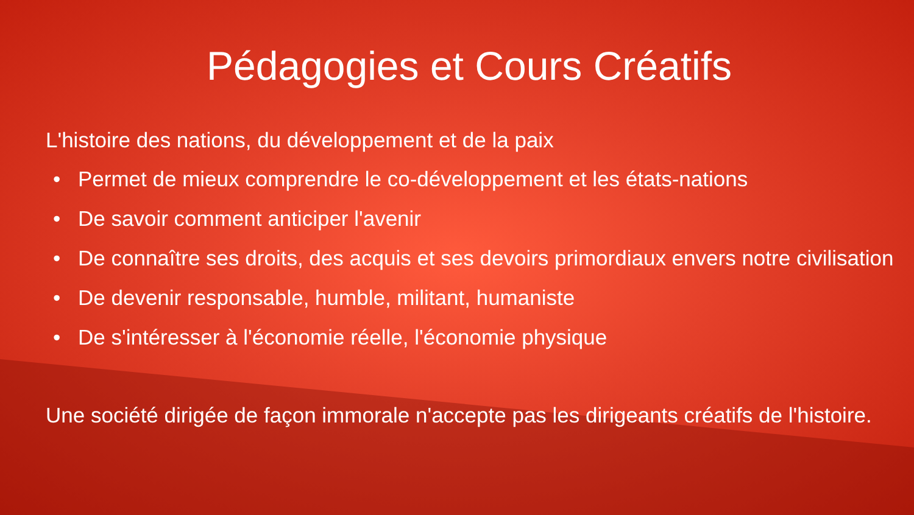Pédagogies et Cours Créatifs
L'histoire des nations, du développement et de la paix
• Permet de mieux comprendre le co-développement et les états-nations
• De savoir comment anticiper l'avenir
• De connaître ses droits, des acquis et ses devoirs primordiaux envers notre civilisation
• De devenir responsable, humble, militant, humaniste
• De s'intéresser à l'économie réelle, l'économie physique
Une société dirigée de façon immorale n'accepte pas les dirigeants créatifs de l'histoire.